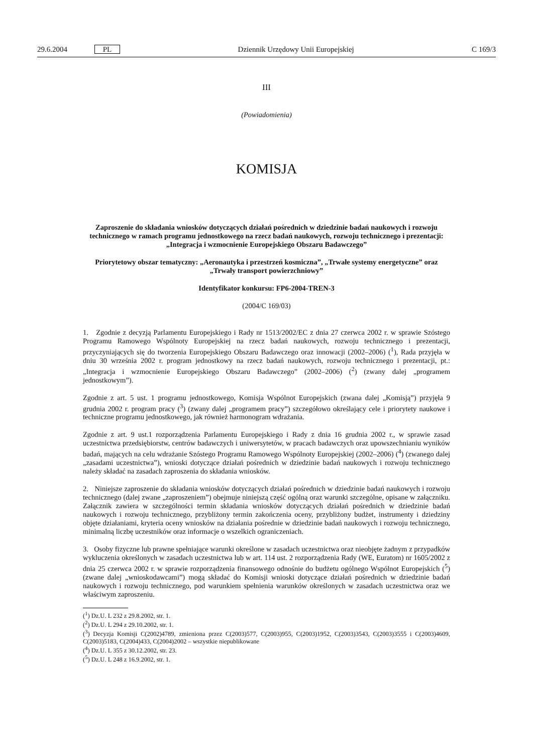29.6.2004 PL Dziennik Urzędowy Unii Europejskiej C 169/3
III
(Powiadomienia)
KOMISJA
Zaproszenie do składania wniosków dotyczących działań pośrednich w dziedzinie badań naukowych i rozwoju technicznego w ramach programu jednostkowego na rzecz badań naukowych, rozwoju technicznego i prezentacji: „Integracja i wzmocnienie Europejskiego Obszaru Badawczego”
Priorytetowy obszar tematyczny: „Aeronautyka i przestrzeń kosmiczna”, „Trwałe systemy energetyczne” oraz „Trwały transport powierzchniowy”
Identyfikator konkursu: FP6-2004-TREN-3
(2004/C 169/03)
1. Zgodnie z decyzją Parlamentu Europejskiego i Rady nr 1513/2002/EC z dnia 27 czerwca 2002 r. w sprawie Szóstego Programu Ramowego Wspólnoty Europejskiej na rzecz badań naukowych, rozwoju technicznego i prezentacji, przyczyniających się do tworzenia Europejskiego Obszaru Badawczego oraz innowacji (2002–2006) (<sup>1</sup>), Rada przyjęła w dniu 30 września 2002 r. program jednostkowy na rzecz badań naukowych, rozwoju technicznego i prezentacji, pt.: „Integracja i wzmocnienie Europejskiego Obszaru Badawczego” (2002–2006) (<sup>2</sup>) (zwany dalej „programem jednostkowym”).
Zgodnie z art. 5 ust. 1 programu jednostkowego, Komisja Wspólnot Europejskich (zwana dalej „Komisją”) przyjęła 9 grudnia 2002 r. program pracy (<sup>3</sup>) (zwany dalej „programem pracy”) szczegółowo określający cele i priorytety naukowe i techniczne programu jednostkowego, jak również harmonogram wdrażania.
Zgodnie z art. 9 ust.1 rozporządzenia Parlamentu Europejskiego i Rady z dnia 16 grudnia 2002 r., w sprawie zasad uczestnictwa przedsiębiorstw, centrów badawczych i uniwersytetów, w pracach badawczych oraz upowszechnianiu wyników badań, mających na celu wdrażanie Szóstego Programu Ramowego Wspólnoty Europejskiej (2002–2006) (<sup>4</sup>) (zwanego dalej „zasadami uczestnictwa”), wnioski dotyczące działań pośrednich w dziedzinie badań naukowych i rozwoju technicznego należy składać na zasadach zaproszenia do składania wniosków.
2. Niniejsze zaproszenie do składania wniosków dotyczących działań pośrednich w dziedzinie badań naukowych i rozwoju technicznego (dalej zwane „zaproszeniem”) obejmuje niniejszą część ogólną oraz warunki szczególne, opisane w załączniku. Załącznik zawiera w szczególności termin składania wniosków dotyczących działań pośrednich w dziedzinie badań naukowych i rozwoju technicznego, przybliżony termin zakończenia oceny, przybliżony budżet, instrumenty i dziedziny objęte działaniami, kryteria oceny wniosków na działania pośrednie w dziedzinie badań naukowych i rozwoju technicznego, minimalną liczbę uczestników oraz informacje o wszelkich ograniczeniach.
3. Osoby fizyczne lub prawne spełniające warunki określone w zasadach uczestnictwa oraz nieobjęte żadnym z przypadków wykluczenia określonych w zasadach uczestnictwa lub w art. 114 ust. 2 rozporządzenia Rady (WE, Euratom) nr 1605/2002 z dnia 25 czerwca 2002 r. w sprawie rozporządzenia finansowego odnośnie do budżetu ogólnego Wspólnot Europejskich (<sup>5</sup>) (zwane dalej „wnioskodawcami”) mogą składać do Komisji wnioski dotyczące działań pośrednich w dziedzinie badań naukowych i rozwoju technicznego, pod warunkiem spełnienia warunków określonych w zasadach uczestnictwa oraz we właściwym zaproszeniu.
(<sup>1</sup>) Dz.U. L 232 z 29.8.2002, str. 1.
(<sup>2</sup>) Dz.U. L 294 z 29.10.2002, str. 1.
(<sup>3</sup>) Decyzja Komisji C(2002)4789, zmieniona przez C(2003)577, C(2003)955, C(2003)1952, C(2003)3543, C(2003)3555 i C(2003)4609, C(2003)5183, C(2004)433, C(2004)2002 – wszystkie niepublikowane
(<sup>4</sup>) Dz.U. L 355 z 30.12.2002, str. 23.
(<sup>5</sup>) Dz.U. L 248 z 16.9.2002, str. 1.